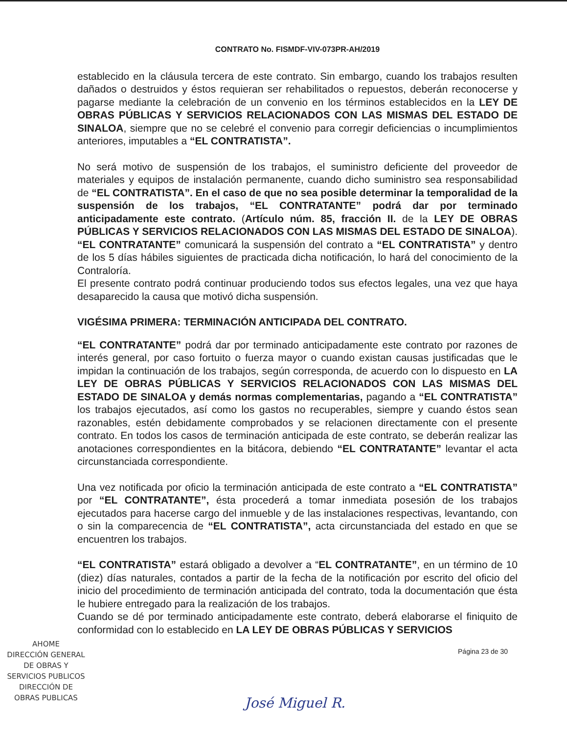CONTRATO No. FISMDF-VIV-073PR-AH/2019
establecido en la cláusula tercera de este contrato. Sin embargo, cuando los trabajos resulten dañados o destruidos y éstos requieran ser rehabilitados o repuestos, deberán reconocerse y pagarse mediante la celebración de un convenio en los términos establecidos en la LEY DE OBRAS PÚBLICAS Y SERVICIOS RELACIONADOS CON LAS MISMAS DEL ESTADO DE SINALOA, siempre que no se celebré el convenio para corregir deficiencias o incumplimientos anteriores, imputables a “EL CONTRATISTA”.
No será motivo de suspensión de los trabajos, el suministro deficiente del proveedor de materiales y equipos de instalación permanente, cuando dicho suministro sea responsabilidad de “EL CONTRATISTA”. En el caso de que no sea posible determinar la temporalidad de la suspensión de los trabajos, “EL CONTRATANTE” podrá dar por terminado anticipadamente este contrato. (Artículo núm. 85, fracción II. de la LEY DE OBRAS PÚBLICAS Y SERVICIOS RELACIONADOS CON LAS MISMAS DEL ESTADO DE SINALOA). “EL CONTRATANTE” comunicará la suspensión del contrato a “EL CONTRATISTA” y dentro de los 5 días hábiles siguientes de practicada dicha notificación, lo hará del conocimiento de la Contraloría.
El presente contrato podrá continuar produciendo todos sus efectos legales, una vez que haya desaparecido la causa que motivó dicha suspensión.
VIGÉSIMA PRIMERA: TERMINACIÓN ANTICIPADA DEL CONTRATO.
“EL CONTRATANTE” podrá dar por terminado anticipadamente este contrato por razones de interés general, por caso fortuito o fuerza mayor o cuando existan causas justificadas que le impidan la continuación de los trabajos, según corresponda, de acuerdo con lo dispuesto en LA LEY DE OBRAS PÚBLICAS Y SERVICIOS RELACIONADOS CON LAS MISMAS DEL ESTADO DE SINALOA y demás normas complementarias, pagando a “EL CONTRATISTA” los trabajos ejecutados, así como los gastos no recuperables, siempre y cuando éstos sean razonables, estén debidamente comprobados y se relacionen directamente con el presente contrato. En todos los casos de terminación anticipada de este contrato, se deberán realizar las anotaciones correspondientes en la bitácora, debiendo “EL CONTRATANTE” levantar el acta circunstanciada correspondiente.
Una vez notificada por oficio la terminación anticipada de este contrato a “EL CONTRATISTA” por “EL CONTRATANTE”, ésta procederá a tomar inmediata posesión de los trabajos ejecutados para hacerse cargo del inmueble y de las instalaciones respectivas, levantando, con o sin la comparecencia de “EL CONTRATISTA”, acta circunstanciada del estado en que se encuentren los trabajos.
“EL CONTRATISTA” estará obligado a devolver a “EL CONTRATANTE”, en un término de 10 (diez) días naturales, contados a partir de la fecha de la notificación por escrito del oficio del inicio del procedimiento de terminación anticipada del contrato, toda la documentación que ésta le hubiere entregado para la realización de los trabajos.
Cuando se dé por terminado anticipadamente este contrato, deberá elaborarse el finiquito de conformidad con lo establecido en LA LEY DE OBRAS PÚBLICAS Y SERVICIOS
Página 23 de 30
AHOME
DIRECCIÓN GENERAL
DE OBRAS Y
SERVICIOS PUBLICOS
DIRECCIÓN DE
OBRAS PUBLICAS
José Miguel R.